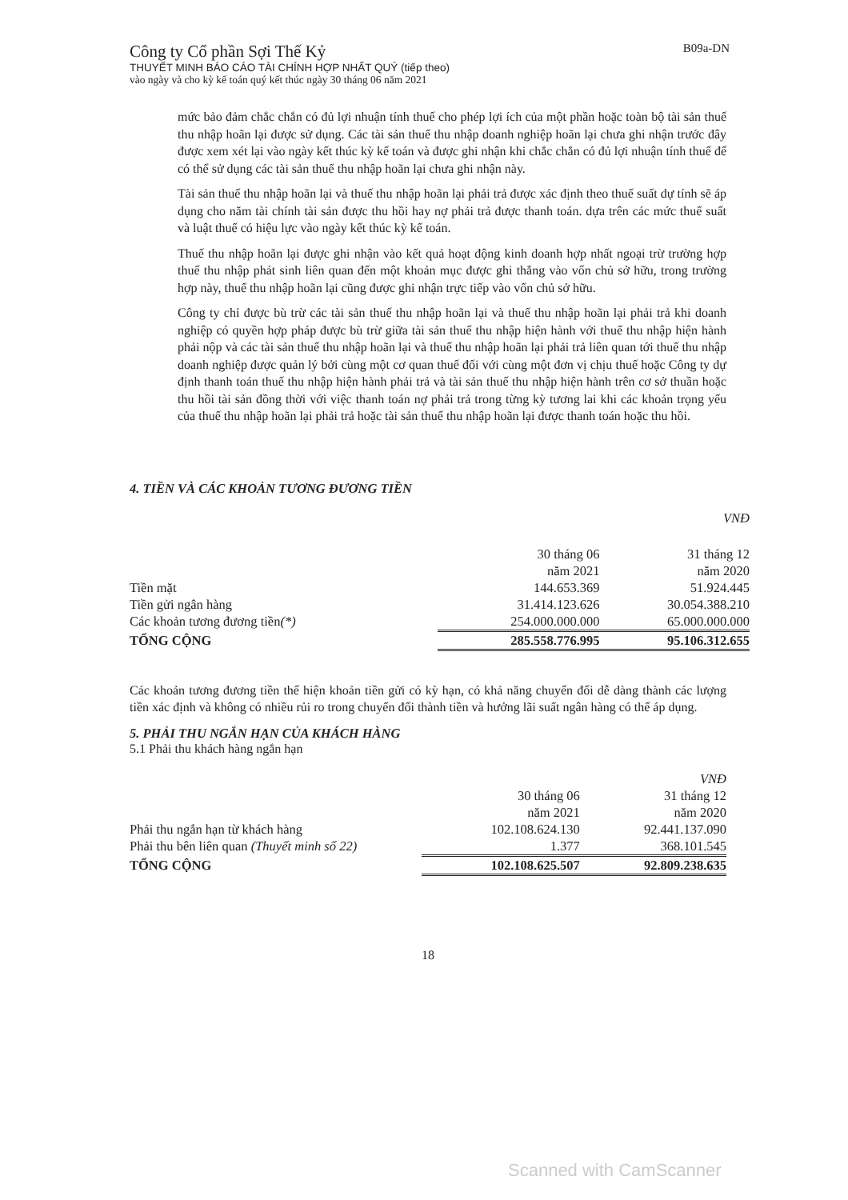B09a-DN
Công ty Cổ phần Sợi Thế Kỷ
THUYẾT MINH BÁO CÁO TÀI CHÍNH HỢP NHẤT QUÝ (tiếp theo)
vào ngày và cho kỳ kế toán quý kết thúc ngày 30 tháng 06 năm 2021
mức bảo đảm chắc chắn có đủ lợi nhuận tính thuế cho phép lợi ích của một phần hoặc toàn bộ tài sản thuế thu nhập hoãn lại được sử dụng. Các tài sản thuế thu nhập doanh nghiệp hoãn lại chưa ghi nhận trước đây được xem xét lại vào ngày kết thúc kỳ kế toán và được ghi nhận khi chắc chắn có đủ lợi nhuận tính thuế để có thể sử dụng các tài sản thuế thu nhập hoãn lại chưa ghi nhận này.
Tài sản thuế thu nhập hoãn lại và thuế thu nhập hoãn lại phải trả được xác định theo thuế suất dự tính sẽ áp dụng cho năm tài chính tài sản được thu hồi hay nợ phải trả được thanh toán. dựa trên các mức thuế suất và luật thuế có hiệu lực vào ngày kết thúc kỳ kế toán.
Thuế thu nhập hoãn lại được ghi nhận vào kết quả hoạt động kinh doanh hợp nhất ngoại trừ trường hợp thuế thu nhập phát sinh liên quan đến một khoản mục được ghi thẳng vào vốn chủ sở hữu, trong trường hợp này, thuế thu nhập hoãn lại cũng được ghi nhận trực tiếp vào vốn chủ sở hữu.
Công ty chỉ được bù trừ các tài sản thuế thu nhập hoãn lại và thuế thu nhập hoãn lại phải trả khi doanh nghiệp có quyền hợp pháp được bù trừ giữa tài sản thuế thu nhập hiện hành với thuế thu nhập hiện hành phải nộp và các tài sản thuế thu nhập hoãn lại và thuế thu nhập hoãn lại phải trả liên quan tới thuế thu nhập doanh nghiệp được quản lý bởi cùng một cơ quan thuế đối với cùng một đơn vị chịu thuế hoặc Công ty dự định thanh toán thuế thu nhập hiện hành phải trả và tài sản thuế thu nhập hiện hành trên cơ sở thuần hoặc thu hồi tài sản đồng thời với việc thanh toán nợ phải trả trong từng kỳ tương lai khi các khoản trọng yếu của thuế thu nhập hoãn lại phải trả hoặc tài sản thuế thu nhập hoãn lại được thanh toán hoặc thu hồi.
4. TIỀN VÀ CÁC KHOẢN TƯƠNG ĐƯƠNG TIỀN
| | | VNĐ |
| | 30 tháng 06 năm 2021 | 31 tháng 12 năm 2020 |
| Tiền mặt | 144.653.369 | 51.924.445 |
| Tiền gửi ngân hàng | 31.414.123.626 | 30.054.388.210 |
| Các khoản tương đương tiền (*) | 254.000.000.000 | 65.000.000.000 |
| TỔNG CỘNG | 285.558.776.995 | 95.106.312.655 |
Các khoản tương đương tiền thể hiện khoản tiền gửi có kỳ hạn, có khả năng chuyển đổi dễ dàng thành các lượng tiền xác định và không có nhiều rủi ro trong chuyển đổi thành tiền và hưởng lãi suất ngân hàng có thể áp dụng.
5. PHẢI THU NGẮN HẠN CỦA KHÁCH HÀNG
5.1 Phải thu khách hàng ngắn hạn
| | | VNĐ |
| | 30 tháng 06 năm 2021 | 31 tháng 12 năm 2020 |
| Phải thu ngắn hạn từ khách hàng | 102.108.624.130 | 92.441.137.090 |
| Phải thu bên liên quan (Thuyết minh số 22) | 1.377 | 368.101.545 |
| TỔNG CỘNG | 102.108.625.507 | 92.809.238.635 |
18
Scanned with CamScanner